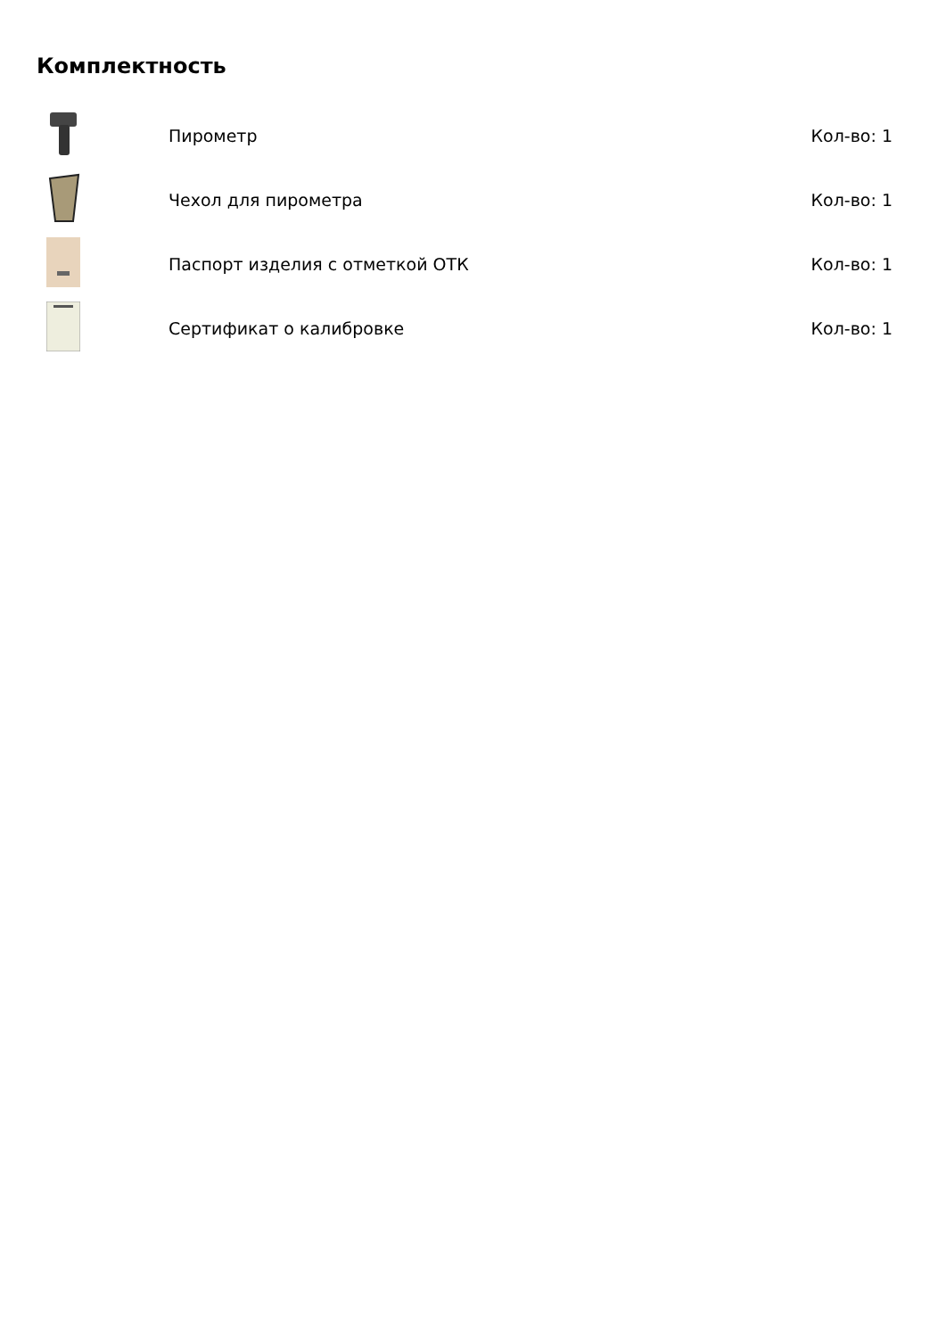Комплектность
| | Пирометр | Кол-во: 1 |
| | Чехол для пирометра | Кол-во: 1 |
| | Паспорт изделия с отметкой ОТК | Кол-во: 1 |
| | Сертификат о калибровке | Кол-во: 1 |